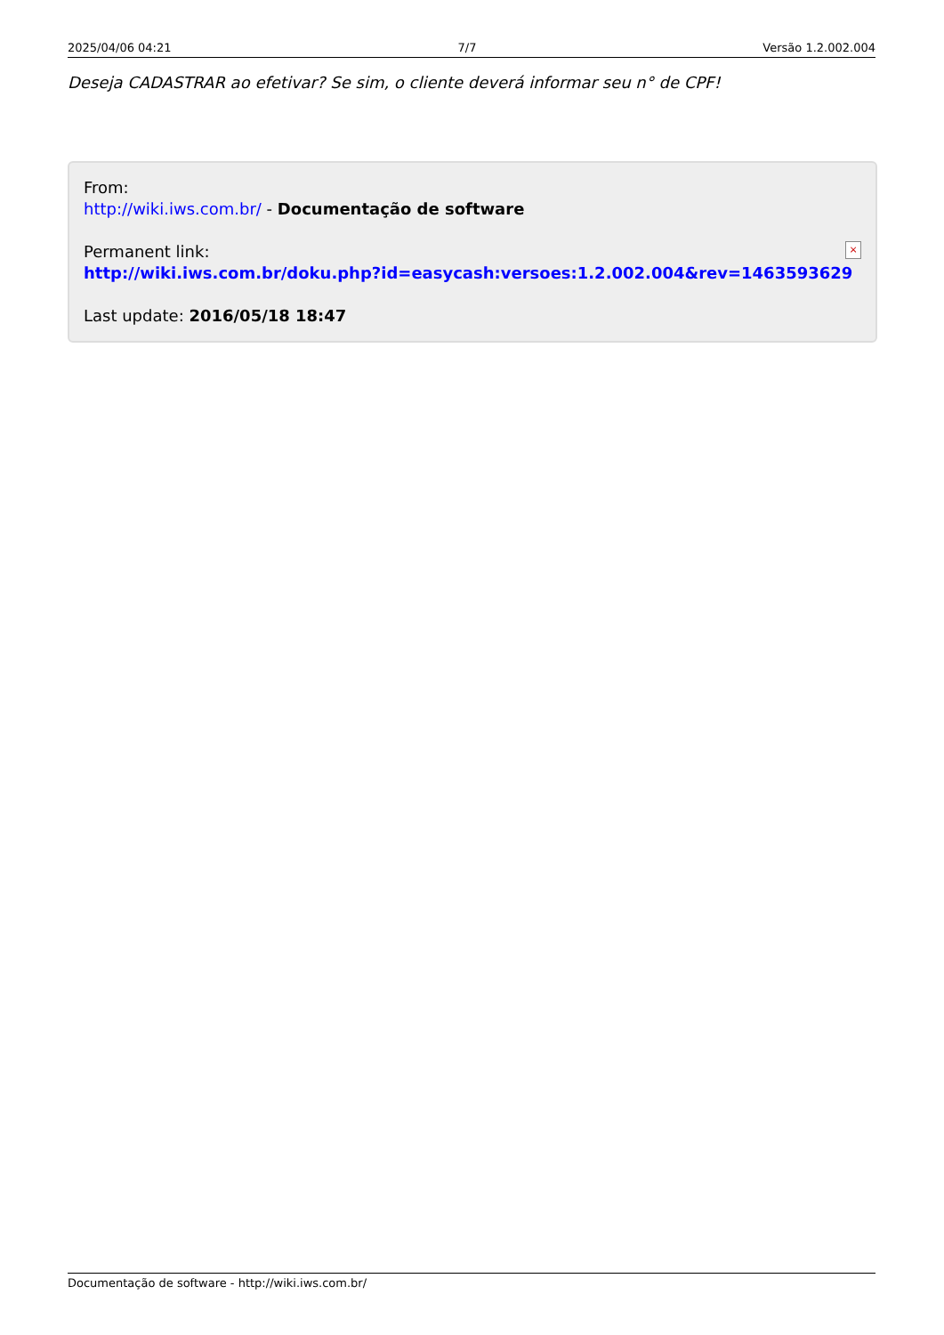2025/04/06 04:21 7/7 Versão 1.2.002.004
Deseja CADASTRAR ao efetivar? Se sim, o cliente deverá informar seu n° de CPF!
From:
http://wiki.iws.com.br/ - Documentação de software
Permanent link:
http://wiki.iws.com.br/doku.php?id=easycash:versoes:1.2.002.004&rev=1463593629
Last update: 2016/05/18 18:47
×
Documentação de software - http://wiki.iws.com.br/